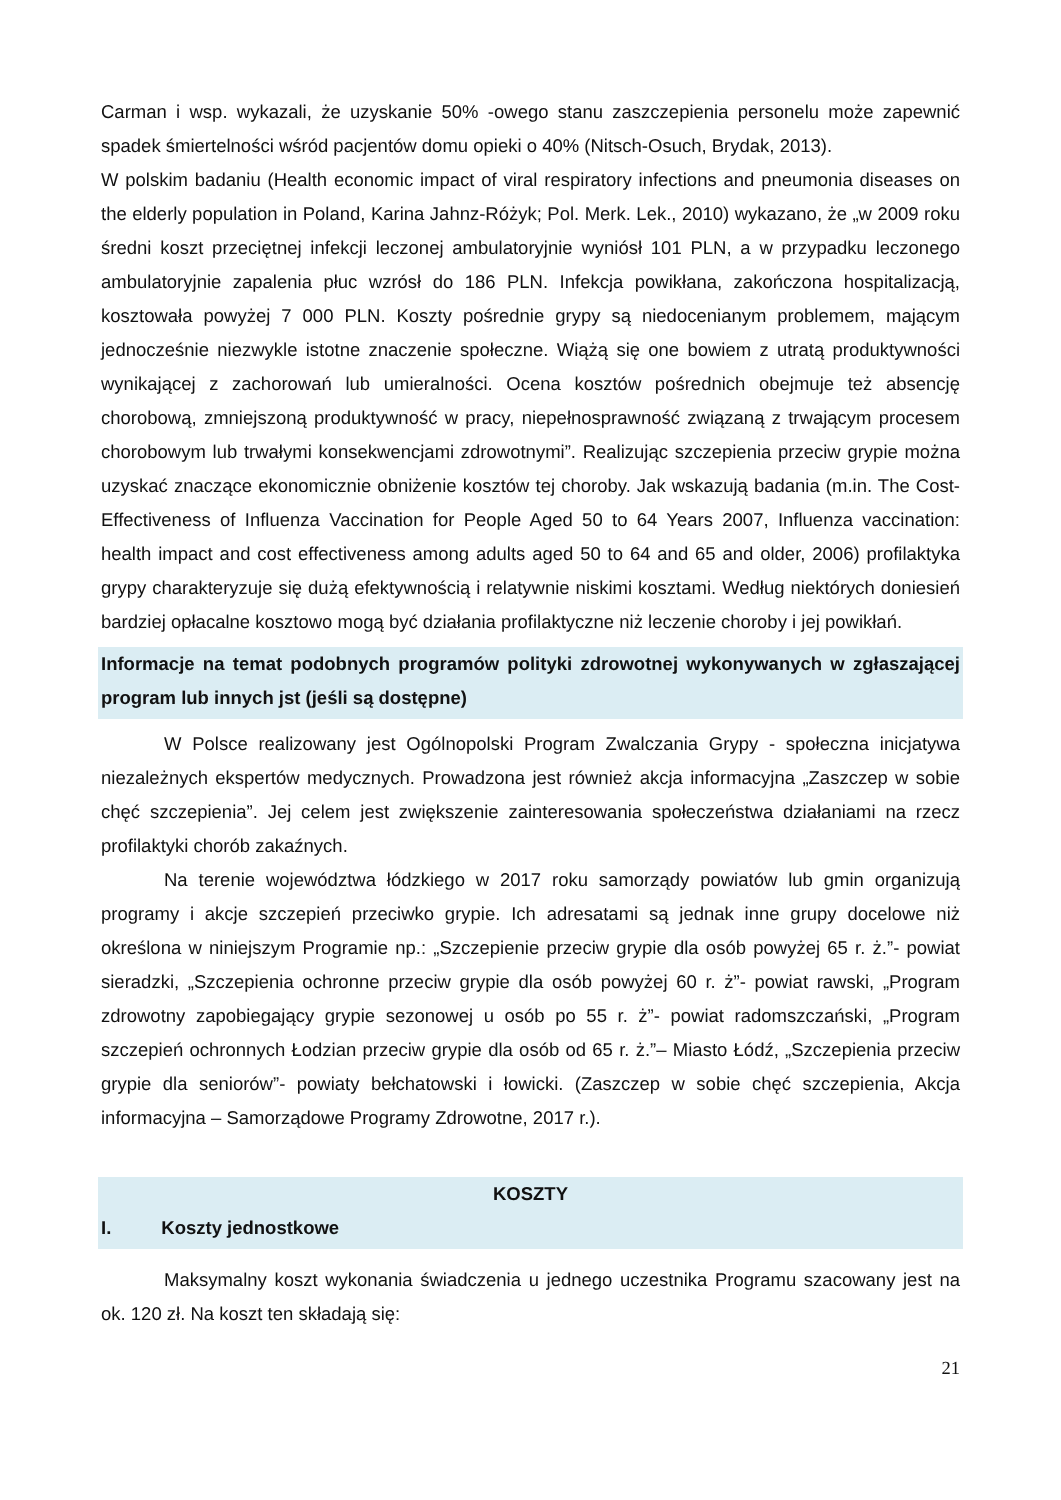Carman i wsp. wykazali, że uzyskanie 50% -owego stanu zaszczepienia personelu może zapewnić spadek śmiertelności wśród pacjentów domu opieki o 40% (Nitsch-Osuch, Brydak, 2013).
W polskim badaniu (Health economic impact of viral respiratory infections and pneumonia diseases on the elderly population in Poland, Karina Jahnz-Różyk; Pol. Merk. Lek., 2010) wykazano, że „w 2009 roku średni koszt przeciętnej infekcji leczonej ambulatoryjnie wyniósł 101 PLN, a w przypadku leczonego ambulatoryjnie zapalenia płuc wzrósł do 186 PLN. Infekcja powikłana, zakończona hospitalizacją, kosztowała powyżej 7 000 PLN. Koszty pośrednie grypy są niedocenianym problemem, mającym jednocześnie niezwykle istotne znaczenie społeczne. Wiążą się one bowiem z utratą produktywności wynikającej z zachorowań lub umieralności. Ocena kosztów pośrednich obejmuje też absencję chorobową, zmniejszoną produktywność w pracy, niepełnosprawność związaną z trwającym procesem chorobowym lub trwałymi konsekwencjami zdrowotnymi”. Realizując szczepienia przeciw grypie można uzyskać znaczące ekonomicznie obniżenie kosztów tej choroby. Jak wskazują badania (m.in. The Cost-Effectiveness of Influenza Vaccination for People Aged 50 to 64 Years 2007, Influenza vaccination: health impact and cost effectiveness among adults aged 50 to 64 and 65 and older, 2006) profilaktyka grypy charakteryzuje się dużą efektywnością i relatywnie niskimi kosztami. Według niektórych doniesień bardziej opłacalne kosztowo mogą być działania profilaktyczne niż leczenie choroby i jej powikłań.
Informacje na temat podobnych programów polityki zdrowotnej wykonywanych w zgłaszającej program lub innych jst (jeśli są dostępne)
W Polsce realizowany jest Ogólnopolski Program Zwalczania Grypy - społeczna inicjatywa niezależnych ekspertów medycznych. Prowadzona jest również akcja informacyjna „Zaszczep w sobie chęć szczepienia”. Jej celem jest zwiększenie zainteresowania społeczeństwa działaniami na rzecz profilaktyki chorób zakaźnych.
Na terenie województwa łódzkiego w 2017 roku samorządy powiatów lub gmin organizują programy i akcje szczepień przeciwko grypie. Ich adresatami są jednak inne grupy docelowe niż określona w niniejszym Programie np.: „Szczepienie przeciw grypie dla osób powyżej 65 r. ż.”- powiat sieradzki, „Szczepienia ochronne przeciw grypie dla osób powyżej 60 r. ż”- powiat rawski, „Program zdrowotny zapobiegający grypie sezonowej u osób po 55 r. ż”- powiat radomszczański, „Program szczepień ochronnych Łodzian przeciw grypie dla osób od 65 r. ż.”– Miasto Łódź, „Szczepienia przeciw grypie dla seniorów”- powiaty bełchatowski i łowicki. (Zaszczep w sobie chęć szczepienia, Akcja informacyjna – Samorządowe Programy Zdrowotne, 2017 r.).
KOSZTY
I. Koszty jednostkowe
Maksymalny koszt wykonania świadczenia u jednego uczestnika Programu szacowany jest na ok. 120 zł. Na koszt ten składają się:
21